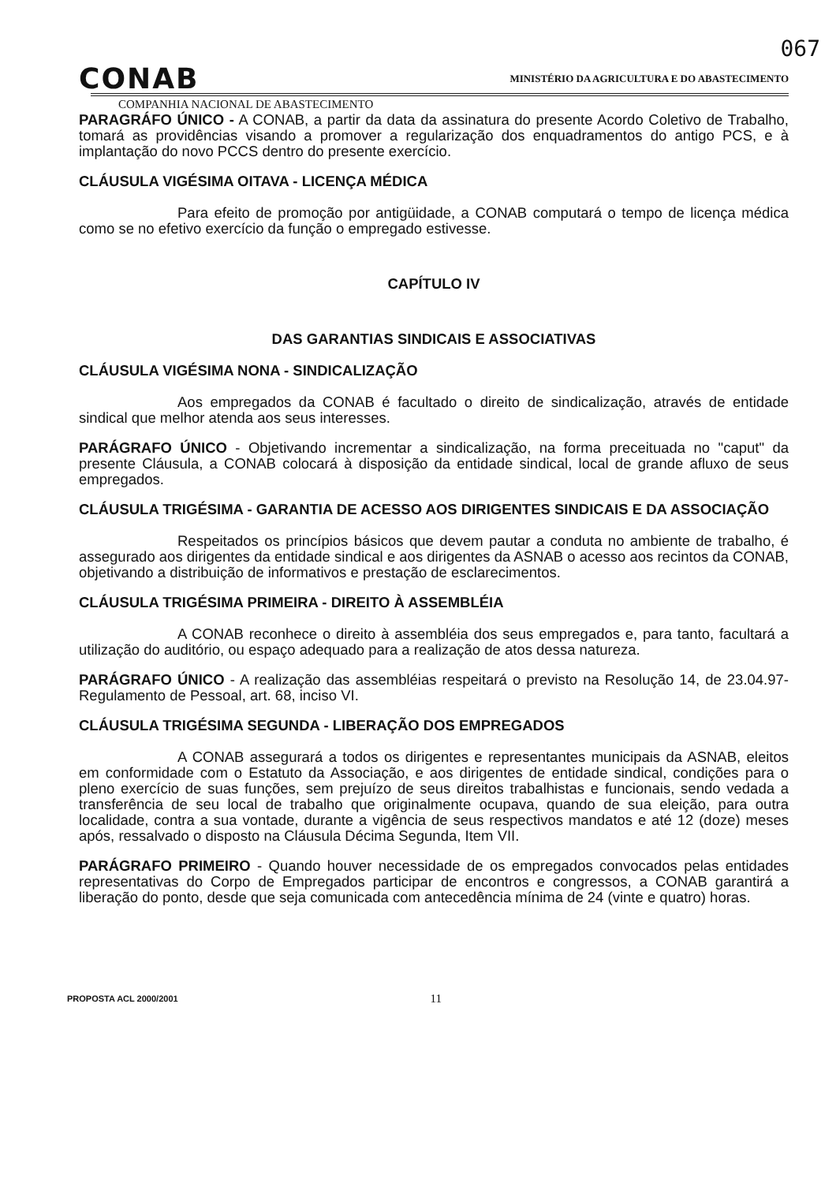067
CONAB
MINISTÉRIO DA AGRICULTURA E DO ABASTECIMENTO
COMPANHIA NACIONAL DE ABASTECIMENTO
PARAGRÁFO ÚNICO - A CONAB, a partir da data da assinatura do presente Acordo Coletivo de Trabalho, tomará as providências visando a promover a regularização dos enquadramentos do antigo PCS, e à implantação do novo PCCS dentro do presente exercício.
CLÁUSULA VIGÉSIMA OITAVA - LICENÇA MÉDICA
Para efeito de promoção por antigüidade, a CONAB computará o tempo de licença médica como se no efetivo exercício da função o empregado estivesse.
CAPÍTULO IV
DAS GARANTIAS SINDICAIS E ASSOCIATIVAS
CLÁUSULA VIGÉSIMA NONA - SINDICALIZAÇÃO
Aos empregados da CONAB é facultado o direito de sindicalização, através de entidade sindical que melhor atenda aos seus interesses.
PARÁGRAFO ÚNICO - Objetivando incrementar a sindicalização, na forma preceituada no "caput" da presente Cláusula, a CONAB colocará à disposição da entidade sindical, local de grande afluxo de seus empregados.
CLÁUSULA TRIGÉSIMA - GARANTIA DE ACESSO AOS DIRIGENTES SINDICAIS E DA ASSOCIAÇÃO
Respeitados os princípios básicos que devem pautar a conduta no ambiente de trabalho, é assegurado aos dirigentes da entidade sindical e aos dirigentes da ASNAB o acesso aos recintos da CONAB, objetivando a distribuição de informativos e prestação de esclarecimentos.
CLÁUSULA TRIGÉSIMA PRIMEIRA - DIREITO À ASSEMBLÉIA
A CONAB reconhece o direito à assembléia dos seus empregados e, para tanto, facultará a utilização do auditório, ou espaço adequado para a realização de atos dessa natureza.
PARÁGRAFO ÚNICO - A realização das assembléias respeitará o previsto na Resolução 14, de 23.04.97- Regulamento de Pessoal, art. 68, inciso VI.
CLÁUSULA TRIGÉSIMA SEGUNDA - LIBERAÇÃO DOS EMPREGADOS
A CONAB assegurará a todos os dirigentes e representantes municipais da ASNAB, eleitos em conformidade com o Estatuto da Associação, e aos dirigentes de entidade sindical, condições para o pleno exercício de suas funções, sem prejuízo de seus direitos trabalhistas e funcionais, sendo vedada a transferência de seu local de trabalho que originalmente ocupava, quando de sua eleição, para outra localidade, contra a sua vontade, durante a vigência de seus respectivos mandatos e até 12 (doze) meses após, ressalvado o disposto na Cláusula Décima Segunda, Item VII.
PARÁGRAFO PRIMEIRO - Quando houver necessidade de os empregados convocados pelas entidades representativas do Corpo de Empregados participar de encontros e congressos, a CONAB garantirá a liberação do ponto, desde que seja comunicada com antecedência mínima de 24 (vinte e quatro) horas.
PROPOSTA ACL 2000/2001 11